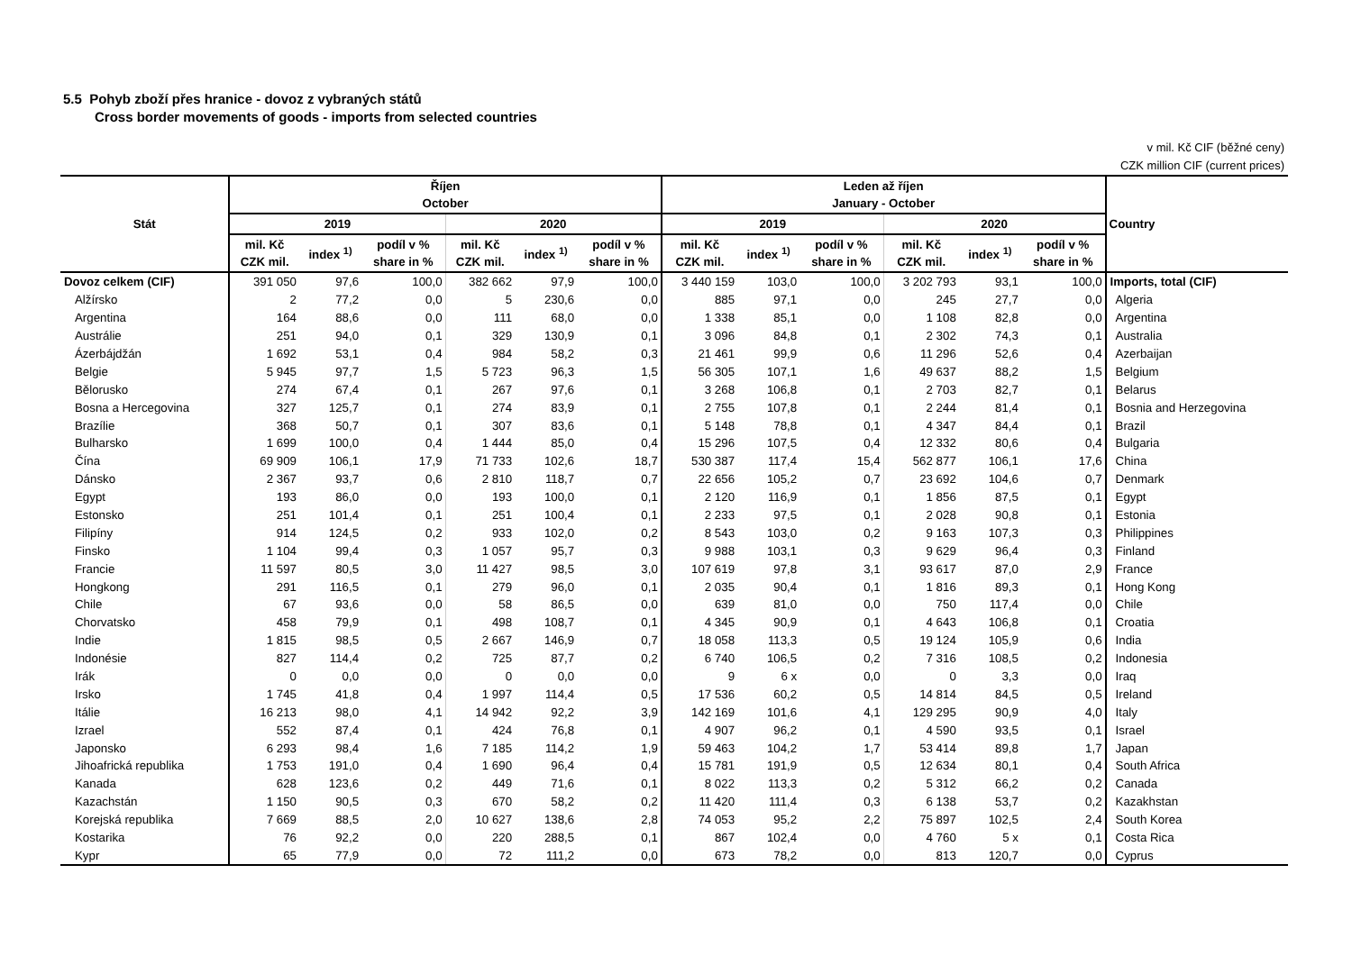5.5 Pohyb zboží přes hranice - dovoz z vybraných států
Cross border movements of goods - imports from selected countries
v mil. Kč CIF (běžné ceny)
CZK million CIF (current prices)
| Stát | Říjen October | | | | | | Leden až říjen January - October | | | | | | Country |
| --- | --- | --- | --- | --- | --- | --- | --- | --- | --- | --- | --- | --- | --- |
| | 2019 | | | 2020 | | | 2019 | | | 2020 | | | |
| | mil. Kč CZK mil. | index <sup>1)</sup> | podíl v % share in % | mil. Kč CZK mil. | index <sup>1)</sup> | podíl v % share in % | mil. Kč CZK mil. | index <sup>1)</sup> | podíl v % share in % | mil. Kč CZK mil. | index <sup>1)</sup> | podíl v % share in % | |
| Dovoz celkem (CIF) | 391 050 | 97,6 | 100,0 | 382 662 | 97,9 | 100,0 | 3 440 159 | 103,0 | 100,0 | 3 202 793 | 93,1 | 100,0 | Imports, total (CIF) |
| Alžírsko | 2 | 77,2 | 0,0 | 5 | 230,6 | 0,0 | 885 | 97,1 | 0,0 | 245 | 27,7 | 0,0 | Algeria |
| Argentina | 164 | 88,6 | 0,0 | 111 | 68,0 | 0,0 | 1 338 | 85,1 | 0,0 | 1 108 | 82,8 | 0,0 | Argentina |
| Austrálie | 251 | 94,0 | 0,1 | 329 | 130,9 | 0,1 | 3 096 | 84,8 | 0,1 | 2 302 | 74,3 | 0,1 | Australia |
| Ázerbájdžán | 1 692 | 53,1 | 0,4 | 984 | 58,2 | 0,3 | 21 461 | 99,9 | 0,6 | 11 296 | 52,6 | 0,4 | Azerbaijan |
| Belgie | 5 945 | 97,7 | 1,5 | 5 723 | 96,3 | 1,5 | 56 305 | 107,1 | 1,6 | 49 637 | 88,2 | 1,5 | Belgium |
| Bělorusko | 274 | 67,4 | 0,1 | 267 | 97,6 | 0,1 | 3 268 | 106,8 | 0,1 | 2 703 | 82,7 | 0,1 | Belarus |
| Bosna a Hercegovina | 327 | 125,7 | 0,1 | 274 | 83,9 | 0,1 | 2 755 | 107,8 | 0,1 | 2 244 | 81,4 | 0,1 | Bosnia and Herzegovina |
| Brazílie | 368 | 50,7 | 0,1 | 307 | 83,6 | 0,1 | 5 148 | 78,8 | 0,1 | 4 347 | 84,4 | 0,1 | Brazil |
| Bulharsko | 1 699 | 100,0 | 0,4 | 1 444 | 85,0 | 0,4 | 15 296 | 107,5 | 0,4 | 12 332 | 80,6 | 0,4 | Bulgaria |
| Čína | 69 909 | 106,1 | 17,9 | 71 733 | 102,6 | 18,7 | 530 387 | 117,4 | 15,4 | 562 877 | 106,1 | 17,6 | China |
| Dánsko | 2 367 | 93,7 | 0,6 | 2 810 | 118,7 | 0,7 | 22 656 | 105,2 | 0,7 | 23 692 | 104,6 | 0,7 | Denmark |
| Egypt | 193 | 86,0 | 0,0 | 193 | 100,0 | 0,1 | 2 120 | 116,9 | 0,1 | 1 856 | 87,5 | 0,1 | Egypt |
| Estonsko | 251 | 101,4 | 0,1 | 251 | 100,4 | 0,1 | 2 233 | 97,5 | 0,1 | 2 028 | 90,8 | 0,1 | Estonia |
| Filipíny | 914 | 124,5 | 0,2 | 933 | 102,0 | 0,2 | 8 543 | 103,0 | 0,2 | 9 163 | 107,3 | 0,3 | Philippines |
| Finsko | 1 104 | 99,4 | 0,3 | 1 057 | 95,7 | 0,3 | 9 988 | 103,1 | 0,3 | 9 629 | 96,4 | 0,3 | Finland |
| Francie | 11 597 | 80,5 | 3,0 | 11 427 | 98,5 | 3,0 | 107 619 | 97,8 | 3,1 | 93 617 | 87,0 | 2,9 | France |
| Hongkong | 291 | 116,5 | 0,1 | 279 | 96,0 | 0,1 | 2 035 | 90,4 | 0,1 | 1 816 | 89,3 | 0,1 | Hong Kong |
| Chile | 67 | 93,6 | 0,0 | 58 | 86,5 | 0,0 | 639 | 81,0 | 0,0 | 750 | 117,4 | 0,0 | Chile |
| Chorvatsko | 458 | 79,9 | 0,1 | 498 | 108,7 | 0,1 | 4 345 | 90,9 | 0,1 | 4 643 | 106,8 | 0,1 | Croatia |
| Indie | 1 815 | 98,5 | 0,5 | 2 667 | 146,9 | 0,7 | 18 058 | 113,3 | 0,5 | 19 124 | 105,9 | 0,6 | India |
| Indonésie | 827 | 114,4 | 0,2 | 725 | 87,7 | 0,2 | 6 740 | 106,5 | 0,2 | 7 316 | 108,5 | 0,2 | Indonesia |
| Irák | 0 | 0,0 | 0,0 | 0 | 0,0 | 0,0 | 9 | 6 x | 0,0 | 0 | 3,3 | 0,0 | Iraq |
| Irsko | 1 745 | 41,8 | 0,4 | 1 997 | 114,4 | 0,5 | 17 536 | 60,2 | 0,5 | 14 814 | 84,5 | 0,5 | Ireland |
| Itálie | 16 213 | 98,0 | 4,1 | 14 942 | 92,2 | 3,9 | 142 169 | 101,6 | 4,1 | 129 295 | 90,9 | 4,0 | Italy |
| Izrael | 552 | 87,4 | 0,1 | 424 | 76,8 | 0,1 | 4 907 | 96,2 | 0,1 | 4 590 | 93,5 | 0,1 | Israel |
| Japonsko | 6 293 | 98,4 | 1,6 | 7 185 | 114,2 | 1,9 | 59 463 | 104,2 | 1,7 | 53 414 | 89,8 | 1,7 | Japan |
| Jihoafrická republika | 1 753 | 191,0 | 0,4 | 1 690 | 96,4 | 0,4 | 15 781 | 191,9 | 0,5 | 12 634 | 80,1 | 0,4 | South Africa |
| Kanada | 628 | 123,6 | 0,2 | 449 | 71,6 | 0,1 | 8 022 | 113,3 | 0,2 | 5 312 | 66,2 | 0,2 | Canada |
| Kazachstán | 1 150 | 90,5 | 0,3 | 670 | 58,2 | 0,2 | 11 420 | 111,4 | 0,3 | 6 138 | 53,7 | 0,2 | Kazakhstan |
| Korejská republika | 7 669 | 88,5 | 2,0 | 10 627 | 138,6 | 2,8 | 74 053 | 95,2 | 2,2 | 75 897 | 102,5 | 2,4 | South Korea |
| Kostarika | 76 | 92,2 | 0,0 | 220 | 288,5 | 0,1 | 867 | 102,4 | 0,0 | 4 760 | 5 x | 0,1 | Costa Rica |
| Kypr | 65 | 77,9 | 0,0 | 72 | 111,2 | 0,0 | 673 | 78,2 | 0,0 | 813 | 120,7 | 0,0 | Cyprus |